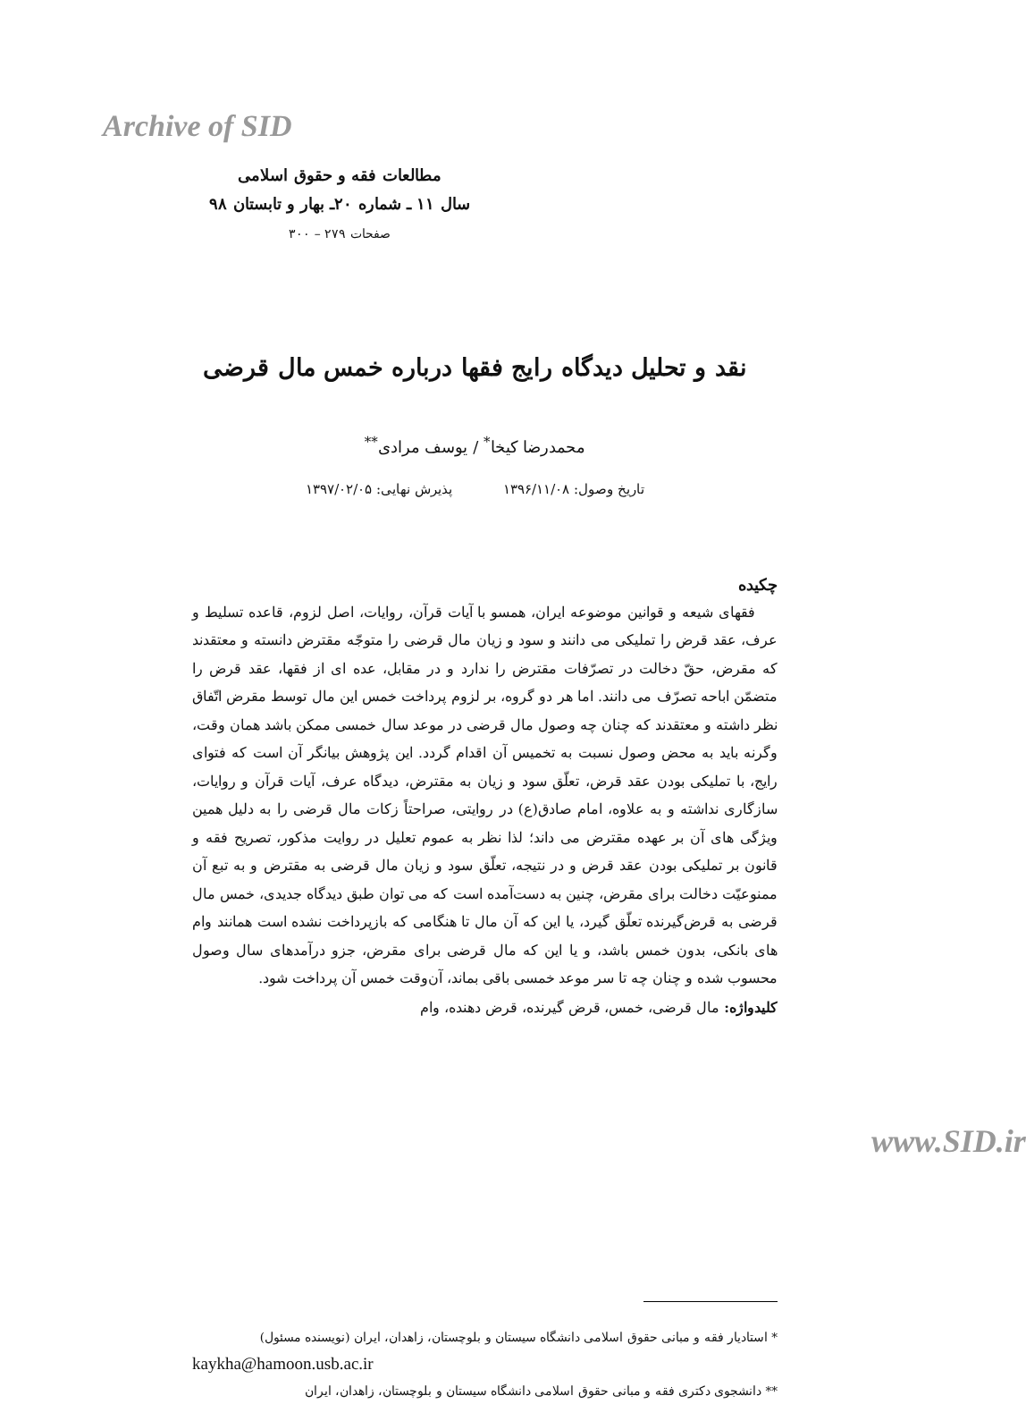Archive of SID
مطالعات فقه و حقوق اسلامی
سال ۱۱ ـ شماره ۲۰ـ بهار و تابستان ۹۸
صفحات ۲۷۹ – ۳۰۰
نقد و تحلیل دیدگاه رایج فقها درباره خمس مال قرضی
محمدرضا کیخا<sup>*</sup> / یوسف مرادی<sup>**</sup>
تاریخ وصول: ۱۳۹۶/۱۱/۰۸ پذیرش نهایی: ۱۳۹۷/۰۲/۰۵
چکیده
فقهای شیعه و قوانین موضوعه ایران، همسو با آیات قرآن، روایات، اصل لزوم، قاعده تسلیط و عرف، عقد قرض را تملیکی می دانند و سود و زیان مال قرضی را متوجّه مقترض دانسته و معتقدند که مقرض، حقّ دخالت در تصرّفات مقترض را ندارد و در مقابل، عده ای از فقها، عقد قرض را متضمّن اباحه تصرّف می دانند. اما هر دو گروه، بر لزوم پرداخت خمس این مال توسط مقرض اتّفاق نظر داشته و معتقدند که چنان چه وصول مال قرضی در موعد سال خمسی ممکن باشد همان وقت، وگرنه باید به محض وصول نسبت به تخمیس آن اقدام گردد. این پژوهش بیانگر آن است که فتوای رایج، با تملیکی بودن عقد قرض، تعلّق سود و زیان به مقترض، دیدگاه عرف، آیات قرآن و روایات، سازگاری نداشته و به علاوه، امام صادق(ع) در روایتی، صراحتاً زکات مال قرضی را به دلیل همین ویژگی های آن بر عهده مقترض می داند؛ لذا نظر به عموم تعلیل در روایت مذکور، تصریح فقه و قانون بر تملیکی بودن عقد قرض و در نتیجه، تعلّق سود و زیان مال قرضی به مقترض و به تبع آن ممنوعیّت دخالت برای مقرض، چنین به دست‌آمده است که می توان طبق دیدگاه جدیدی، خمس مال قرضی به قرض‌گیرنده تعلّق گیرد، یا این که آن مال تا هنگامی که بازپرداخت نشده است همانند وام های بانکی، بدون خمس باشد، و یا این که مال قرضی برای مقرض، جزو درآمدهای سال وصول محسوب شده و چنان چه تا سر موعد خمسی باقی بماند، آن‌وقت خمس آن پرداخت شود.
کلیدواژه: مال قرضی، خمس، قرض گیرنده، قرض دهنده، وام
* استادیار فقه و مبانی حقوق اسلامی دانشگاه سیستان و بلوچستان، زاهدان، ایران (نویسنده مسئول)
kaykha@hamoon.usb.ac.ir
** دانشجوی دکتری فقه و مبانی حقوق اسلامی دانشگاه سیستان و بلوچستان، زاهدان، ایران
www.SID.ir